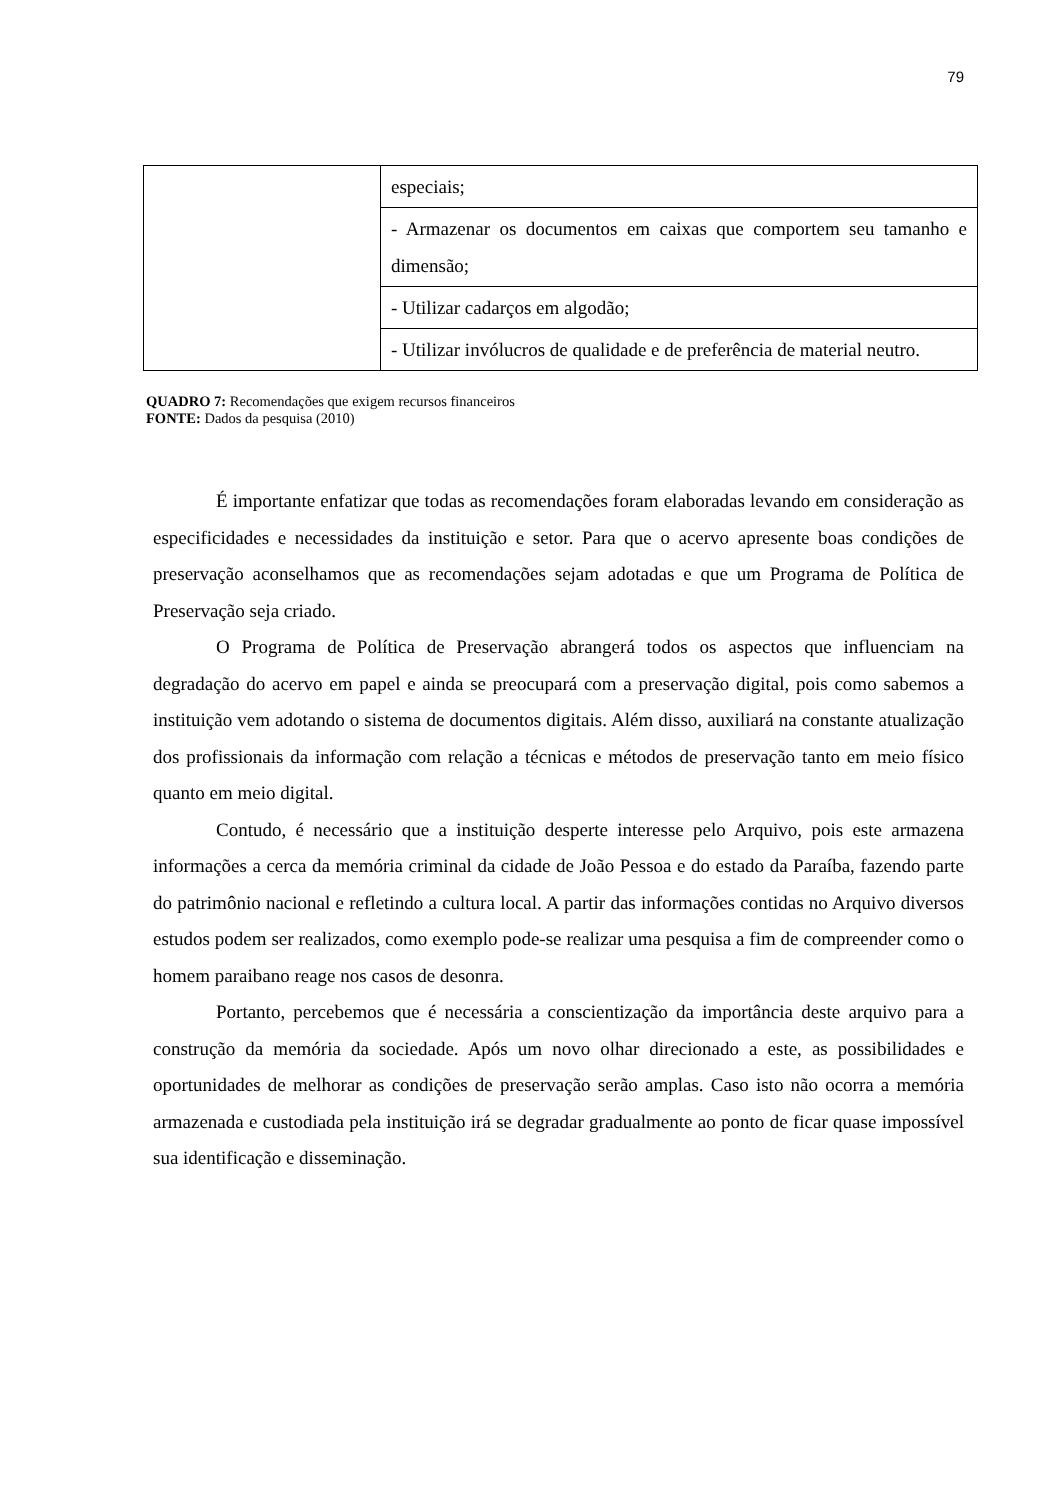79
| | especiais; |
| | - Armazenar os documentos em caixas que comportem seu tamanho e dimensão; |
| | - Utilizar cadarços em algodão; |
| | - Utilizar invólucros de qualidade e de preferência de material neutro. |
QUADRO 7: Recomendações que exigem recursos financeiros
FONTE: Dados da pesquisa (2010)
É importante enfatizar que todas as recomendações foram elaboradas levando em consideração as especificidades e necessidades da instituição e setor. Para que o acervo apresente boas condições de preservação aconselhamos que as recomendações sejam adotadas e que um Programa de Política de Preservação seja criado.
O Programa de Política de Preservação abrangerá todos os aspectos que influenciam na degradação do acervo em papel e ainda se preocupará com a preservação digital, pois como sabemos a instituição vem adotando o sistema de documentos digitais. Além disso, auxiliará na constante atualização dos profissionais da informação com relação a técnicas e métodos de preservação tanto em meio físico quanto em meio digital.
Contudo, é necessário que a instituição desperte interesse pelo Arquivo, pois este armazena informações a cerca da memória criminal da cidade de João Pessoa e do estado da Paraíba, fazendo parte do patrimônio nacional e refletindo a cultura local. A partir das informações contidas no Arquivo diversos estudos podem ser realizados, como exemplo pode-se realizar uma pesquisa a fim de compreender como o homem paraibano reage nos casos de desonra.
Portanto, percebemos que é necessária a conscientização da importância deste arquivo para a construção da memória da sociedade. Após um novo olhar direcionado a este, as possibilidades e oportunidades de melhorar as condições de preservação serão amplas. Caso isto não ocorra a memória armazenada e custodiada pela instituição irá se degradar gradualmente ao ponto de ficar quase impossível sua identificação e disseminação.